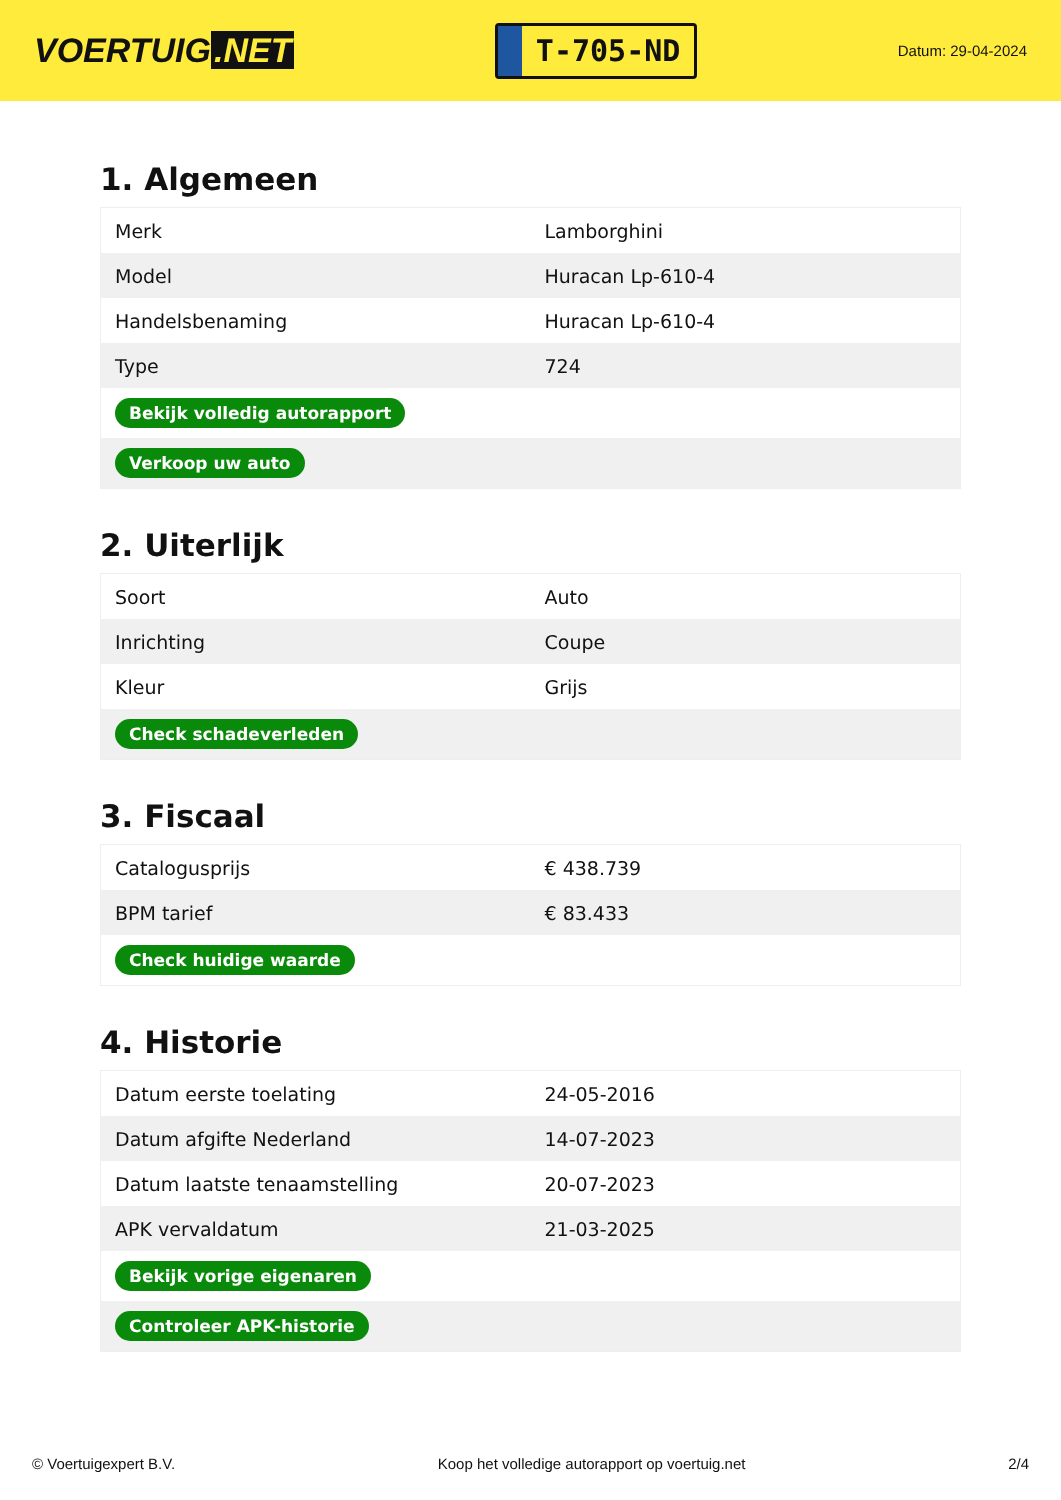VOERTUIG.NET
T-705-ND
Datum: 29-04-2024
1. Algemeen
| Merk | Lamborghini |
| Model | Huracan Lp-610-4 |
| Handelsbenaming | Huracan Lp-610-4 |
| Type | 724 |
| Bekijk volledig autorapport | |
| Verkoop uw auto | |
2. Uiterlijk
| Soort | Auto |
| Inrichting | Coupe |
| Kleur | Grijs |
| Check schadeverleden | |
3. Fiscaal
| Catalogusprijs | € 438.739 |
| BPM tarief | € 83.433 |
| Check huidige waarde | |
4. Historie
| Datum eerste toelating | 24-05-2016 |
| Datum afgifte Nederland | 14-07-2023 |
| Datum laatste tenaamstelling | 20-07-2023 |
| APK vervaldatum | 21-03-2025 |
| Bekijk vorige eigenaren | |
| Controleer APK-historie | |
© Voertuigexpert B.V. Koop het volledige autorapport op voertuig.net 2/4